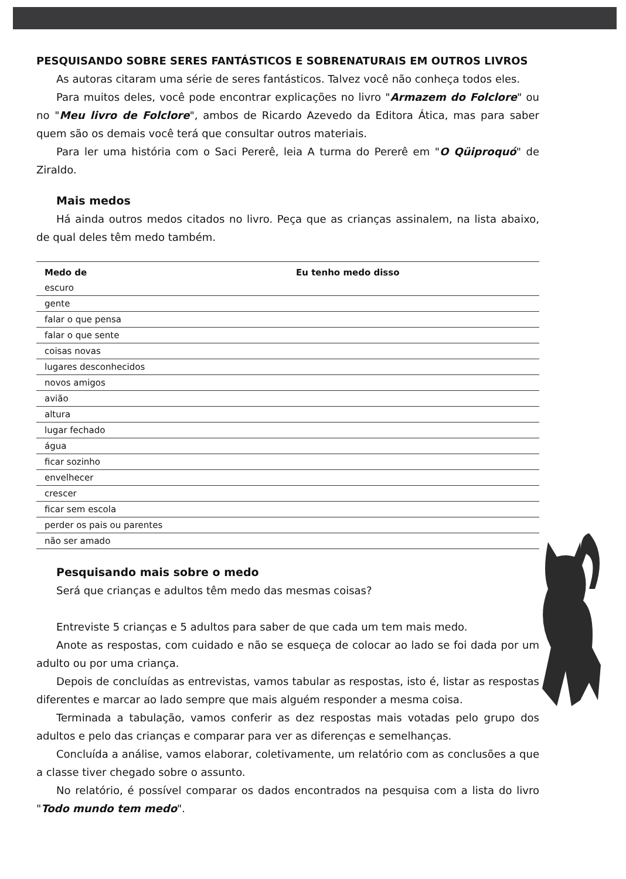PESQUISANDO SOBRE SERES FANTÁSTICOS E SOBRENATURAIS EM OUTROS LIVROS
As autoras citaram uma série de seres fantásticos. Talvez você não conheça todos eles.
Para muitos deles, você pode encontrar explicações no livro "Armazem do Folclore" ou no "Meu livro de Folclore", ambos de Ricardo Azevedo da Editora Ática, mas para saber quem são os demais você terá que consultar outros materiais.
Para ler uma história com o Saci Pererê, leia A turma do Pererê em "O Qüiproquó" de Ziraldo.
Mais medos
Há ainda outros medos citados no livro. Peça que as crianças assinalem, na lista abaixo, de qual deles têm medo também.
| Medo de | Eu tenho medo disso |
| --- | --- |
| escuro | |
| gente | |
| falar o que pensa | |
| falar o que sente | |
| coisas novas | |
| lugares desconhecidos | |
| novos amigos | |
| avião | |
| altura | |
| lugar fechado | |
| água | |
| ficar sozinho | |
| envelhecer | |
| crescer | |
| ficar sem escola | |
| perder os pais ou parentes | |
| não ser amado | |
Pesquisando mais sobre o medo
Será que crianças e adultos têm medo das mesmas coisas?
Entreviste 5 crianças e 5 adultos para saber de que cada um tem mais medo.
Anote as respostas, com cuidado e não se esqueça de colocar ao lado se foi dada por um adulto ou por uma criança.
Depois de concluídas as entrevistas, vamos tabular as respostas, isto é, listar as respostas diferentes e marcar ao lado sempre que mais alguém responder a mesma coisa.
Terminada a tabulação, vamos conferir as dez respostas mais votadas pelo grupo dos adultos e pelo das crianças e comparar para ver as diferenças e semelhanças.
Concluída a análise, vamos elaborar, coletivamente, um relatório com as conclusões a que a classe tiver chegado sobre o assunto.
No relatório, é possível comparar os dados encontrados na pesquisa com a lista do livro "Todo mundo tem medo".